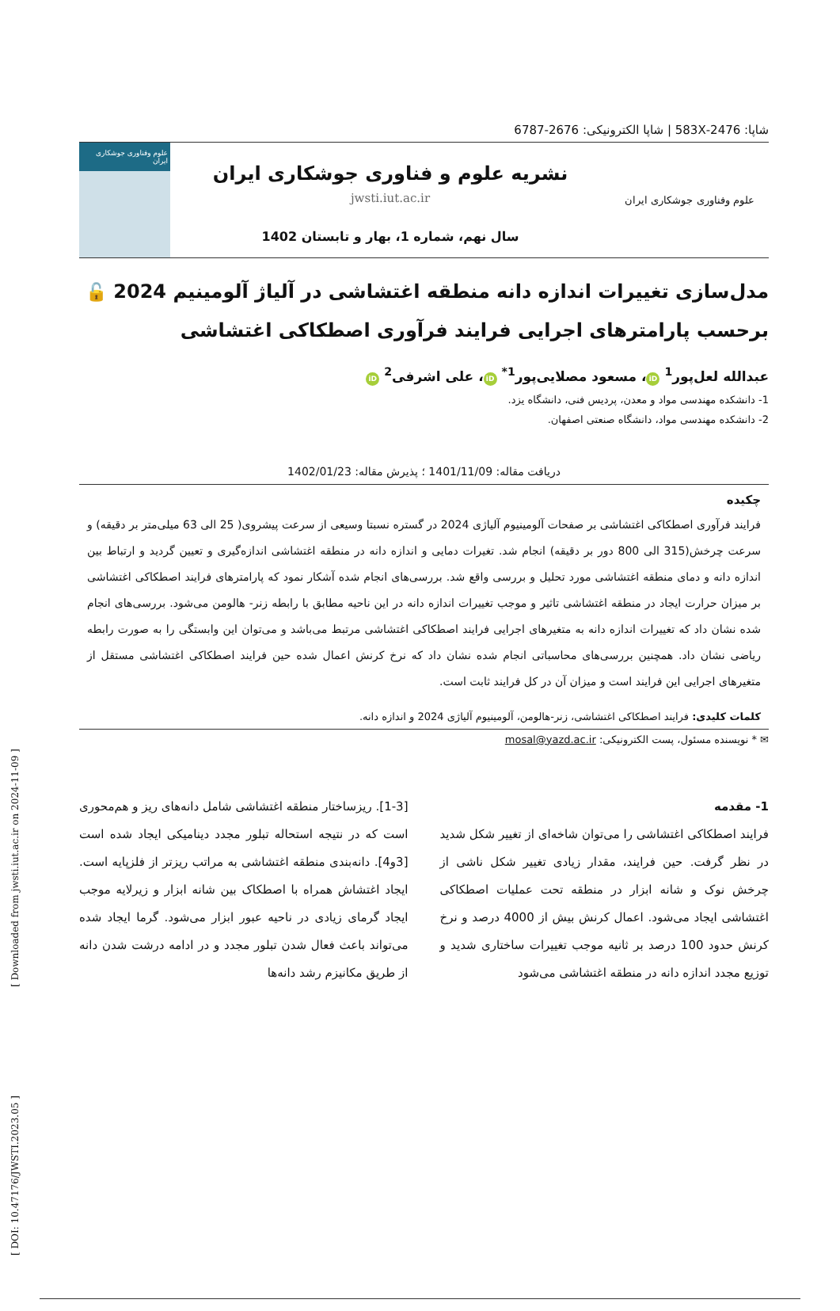[ DOI: 10.47176/JWSTI.2023.05 ] [ Downloaded from jwsti.iut.ac.ir on 2024-11-09 ]
شاپا: 2476-583X | شاپا الکترونیکی: 2676-6787
علوم وفناوری جوشکاری ایران
نشریه علوم و فناوری جوشکاری ایران
jwsti.iut.ac.ir
سال نهم، شماره 1، بهار و تابستان 1402
علوم وفناوری جوشکاری ایران
مدل‌سازی تغییرات اندازه دانه منطقه اغتشاشی در آلیاژ آلومینیم 2024 🔓
برحسب پارامترهای اجرایی فرایند فرآوری اصطکاکی اغتشاشی
عبدالله لعل‌پور<sup>1</sup> iD ، مسعود مصلایی‌پور<sup>1*</sup> iD ، علی اشرفی<sup>2</sup> iD
1- دانشکده مهندسی مواد و معدن، پردیس فنی، دانشگاه یزد.
2- دانشکده مهندسی مواد، دانشگاه صنعتی اصفهان.
دریافت مقاله: 1401/11/09 ؛ پذیرش مقاله: 1402/01/23
چکیده
فرایند فرآوری اصطکاکی اغتشاشی بر صفحات آلومینیوم آلیاژی 2024 در گستره نسبتا وسیعی از سرعت پیشروی( 25 الی 63 میلی‌متر بر دقیقه) و سرعت چرخش(315 الی 800 دور بر دقیقه) انجام شد. تغیرات دمایی و اندازه دانه در منطقه اغتشاشی اندازه‌گیری و تعیین گردید و ارتباط بین اندازه دانه و دمای منطقه اغتشاشی مورد تحلیل و بررسی واقع شد. بررسی‌های انجام شده آشکار نمود که پارامترهای فرایند اصطکاکی اغتشاشی بر میزان حرارت ایجاد در منطقه اغتشاشی تاثیر و موجب تغییرات اندازه دانه در این ناحیه مطابق با رابطه زنر- هالومن می‌شود. بررسی‌های انجام شده نشان داد که تغییرات اندازه دانه به متغیرهای اجرایی فرایند اصطکاکی اغتشاشی مرتبط می‌باشد و می‌توان این وابستگی را به صورت رابطه ریاضی نشان داد. همچنین بررسی‌های محاسباتی انجام شده نشان داد که نرخ کرنش اعمال شده حین فرایند اصطکاکی اغتشاشی مستقل از متغیرهای اجرایی این فرایند است و میزان آن در کل فرایند ثابت است.
کلمات کلیدی: فرایند اصطکاکی اغتشاشی، زنر-هالومن، آلومینیوم آلیاژی 2024 و اندازه دانه.
✉ * نویسنده مسئول، پست الکترونیکی: mosal@yazd.ac.ir
1- مقدمه
فرایند اصطکاکی اغتشاشی را می‌توان شاخه‌ای از تغییر شکل شدید در نظر گرفت. حین فرایند، مقدار زیادی تغییر شکل ناشی از چرخش نوک و شانه ابزار در منطقه تحت عملیات اصطکاکی اغتشاشی ایجاد می‌شود. اعمال کرنش بیش از 4000 درصد و نرخ کرنش حدود 100 درصد بر ثانیه موجب تغییرات ساختاری شدید و توزیع مجدد اندازه دانه در منطقه اغتشاشی می‌شود
[1-3]. ریزساختار منطقه اغتشاشی شامل دانه‌های ریز و هم‌محوری است که در نتیجه استحاله تبلور مجدد دینامیکی ایجاد شده است [3و4]. دانه‌بندی منطقه اغتشاشی به مراتب ریزتر از فلزپایه است. ایجاد اغتشاش همراه با اصطکاک بین شانه ابزار و زیرلایه موجب ایجاد گرمای زیادی در ناحیه عبور ابزار می‌شود. گرما ایجاد شده می‌تواند باعث فعال شدن تبلور مجدد و در ادامه درشت شدن دانه از طریق مکانیزم رشد دانه‌ها